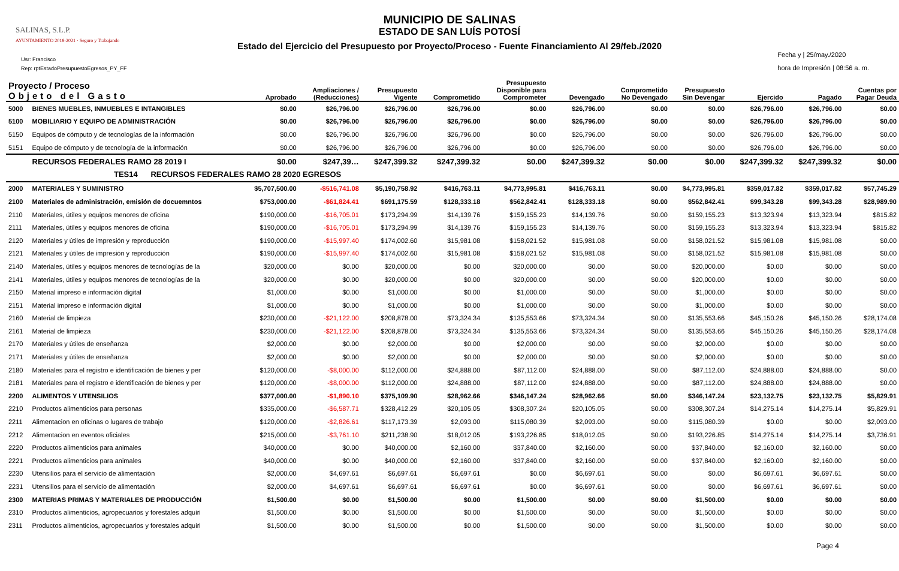SALINAS, S.L.P.
AYUNTAMIENTO 2018-2021 · Seguro y Trabajando
MUNICIPIO DE SALINAS
ESTADO DE SAN LUÍS POTOSÍ
Estado del Ejercicio del Presupuesto por Proyecto/Proceso - Fuente Financiamiento Al 29/feb./2020
Usr: Francisco
Rep: rptEstadoPresupuestoEgresos_PY_FF
Fecha y | 25/may./2020
hora de Impresión | 08:56 a. m.
| Proyecto / Proceso Objeto del Gasto | | Aprobado | Ampliaciones / (Reducciones) | Presupuesto Vigente | Comprometido | Presupuesto Disponible para Comprometer | Devengado | Comprometido No Devengado | Presupuesto Sin Devengar | Ejercido | Pagado | Cuentas por Pagar Deuda |
| --- | --- | --- | --- | --- | --- | --- | --- | --- | --- | --- | --- | --- |
| 5000 | BIENES MUEBLES, INMUEBLES E INTANGIBLES | $0.00 | $26,796.00 | $26,796.00 | $26,796.00 | $0.00 | $26,796.00 | $0.00 | $0.00 | $26,796.00 | $26,796.00 | $0.00 |
| 5100 | MOBILIARIO Y EQUIPO DE ADMINISTRACIÓN | $0.00 | $26,796.00 | $26,796.00 | $26,796.00 | $0.00 | $26,796.00 | $0.00 | $0.00 | $26,796.00 | $26,796.00 | $0.00 |
| 5150 | Equipos de cómputo y de tecnologías de la información | $0.00 | $26,796.00 | $26,796.00 | $26,796.00 | $0.00 | $26,796.00 | $0.00 | $0.00 | $26,796.00 | $26,796.00 | $0.00 |
| 5151 | Equipo de cómputo y de tecnología de la información | $0.00 | $26,796.00 | $26,796.00 | $26,796.00 | $0.00 | $26,796.00 | $0.00 | $0.00 | $26,796.00 | $26,796.00 | $0.00 |
| | RECURSOS FEDERALES RAMO 28 2019 I | $0.00 | $247,39… | $247,399.32 | $247,399.32 | $0.00 | $247,399.32 | $0.00 | $0.00 | $247,399.32 | $247,399.32 | $0.00 |
| TES14 RECURSOS FEDERALES RAMO 28 2020 EGRESOS | | | | | | | | | | | | |
| 2000 | MATERIALES Y SUMINISTRO | $5,707,500.00 | -$516,741.08 | $5,190,758.92 | $416,763.11 | $4,773,995.81 | $416,763.11 | $0.00 | $4,773,995.81 | $359,017.82 | $359,017.82 | $57,745.29 |
| 2100 | Materiales de administración, emisión de docuemntos | $753,000.00 | -$61,824.41 | $691,175.59 | $128,333.18 | $562,842.41 | $128,333.18 | $0.00 | $562,842.41 | $99,343.28 | $99,343.28 | $28,989.90 |
| 2110 | Materiales, útiles y equipos menores de oficina | $190,000.00 | -$16,705.01 | $173,294.99 | $14,139.76 | $159,155.23 | $14,139.76 | $0.00 | $159,155.23 | $13,323.94 | $13,323.94 | $815.82 |
| 2111 | Materiales, útiles y equipos menores de oficina | $190,000.00 | -$16,705.01 | $173,294.99 | $14,139.76 | $159,155.23 | $14,139.76 | $0.00 | $159,155.23 | $13,323.94 | $13,323.94 | $815.82 |
| 2120 | Materiales y útiles de impresión y reproducción | $190,000.00 | -$15,997.40 | $174,002.60 | $15,981.08 | $158,021.52 | $15,981.08 | $0.00 | $158,021.52 | $15,981.08 | $15,981.08 | $0.00 |
| 2121 | Materiales y útiles de impresión y reproducción | $190,000.00 | -$15,997.40 | $174,002.60 | $15,981.08 | $158,021.52 | $15,981.08 | $0.00 | $158,021.52 | $15,981.08 | $15,981.08 | $0.00 |
| 2140 | Materiales, útiles y equipos menores de tecnologías de la | $20,000.00 | $0.00 | $20,000.00 | $0.00 | $20,000.00 | $0.00 | $0.00 | $20,000.00 | $0.00 | $0.00 | $0.00 |
| 2141 | Materiales, útiles y equipos menores de tecnologías de la | $20,000.00 | $0.00 | $20,000.00 | $0.00 | $20,000.00 | $0.00 | $0.00 | $20,000.00 | $0.00 | $0.00 | $0.00 |
| 2150 | Material impreso e información digital | $1,000.00 | $0.00 | $1,000.00 | $0.00 | $1,000.00 | $0.00 | $0.00 | $1,000.00 | $0.00 | $0.00 | $0.00 |
| 2151 | Material impreso e información digital | $1,000.00 | $0.00 | $1,000.00 | $0.00 | $1,000.00 | $0.00 | $0.00 | $1,000.00 | $0.00 | $0.00 | $0.00 |
| 2160 | Material de limpieza | $230,000.00 | -$21,122.00 | $208,878.00 | $73,324.34 | $135,553.66 | $73,324.34 | $0.00 | $135,553.66 | $45,150.26 | $45,150.26 | $28,174.08 |
| 2161 | Material de limpieza | $230,000.00 | -$21,122.00 | $208,878.00 | $73,324.34 | $135,553.66 | $73,324.34 | $0.00 | $135,553.66 | $45,150.26 | $45,150.26 | $28,174.08 |
| 2170 | Materiales y útiles de enseñanza | $2,000.00 | $0.00 | $2,000.00 | $0.00 | $2,000.00 | $0.00 | $0.00 | $2,000.00 | $0.00 | $0.00 | $0.00 |
| 2171 | Materiales y útiles de enseñanza | $2,000.00 | $0.00 | $2,000.00 | $0.00 | $2,000.00 | $0.00 | $0.00 | $2,000.00 | $0.00 | $0.00 | $0.00 |
| 2180 | Materiales para el registro e identificación de bienes y per | $120,000.00 | -$8,000.00 | $112,000.00 | $24,888.00 | $87,112.00 | $24,888.00 | $0.00 | $87,112.00 | $24,888.00 | $24,888.00 | $0.00 |
| 2181 | Materiales para el registro e identificación de bienes y per | $120,000.00 | -$8,000.00 | $112,000.00 | $24,888.00 | $87,112.00 | $24,888.00 | $0.00 | $87,112.00 | $24,888.00 | $24,888.00 | $0.00 |
| 2200 | ALIMENTOS Y UTENSILIOS | $377,000.00 | -$1,890.10 | $375,109.90 | $28,962.66 | $346,147.24 | $28,962.66 | $0.00 | $346,147.24 | $23,132.75 | $23,132.75 | $5,829.91 |
| 2210 | Productos alimenticios para personas | $335,000.00 | -$6,587.71 | $328,412.29 | $20,105.05 | $308,307.24 | $20,105.05 | $0.00 | $308,307.24 | $14,275.14 | $14,275.14 | $5,829.91 |
| 2211 | Alimentacion en oficinas o lugares de trabajo | $120,000.00 | -$2,826.61 | $117,173.39 | $2,093.00 | $115,080.39 | $2,093.00 | $0.00 | $115,080.39 | $0.00 | $0.00 | $2,093.00 |
| 2212 | Alimentacion en eventos oficiales | $215,000.00 | -$3,761.10 | $211,238.90 | $18,012.05 | $193,226.85 | $18,012.05 | $0.00 | $193,226.85 | $14,275.14 | $14,275.14 | $3,736.91 |
| 2220 | Productos alimenticios para animales | $40,000.00 | $0.00 | $40,000.00 | $2,160.00 | $37,840.00 | $2,160.00 | $0.00 | $37,840.00 | $2,160.00 | $2,160.00 | $0.00 |
| 2221 | Productos alimenticios para animales | $40,000.00 | $0.00 | $40,000.00 | $2,160.00 | $37,840.00 | $2,160.00 | $0.00 | $37,840.00 | $2,160.00 | $2,160.00 | $0.00 |
| 2230 | Utensilios para el servicio de alimentación | $2,000.00 | $4,697.61 | $6,697.61 | $6,697.61 | $0.00 | $6,697.61 | $0.00 | $0.00 | $6,697.61 | $6,697.61 | $0.00 |
| 2231 | Utensilios para el servicio de alimentación | $2,000.00 | $4,697.61 | $6,697.61 | $6,697.61 | $0.00 | $6,697.61 | $0.00 | $0.00 | $6,697.61 | $6,697.61 | $0.00 |
| 2300 | MATERIAS PRIMAS Y MATERIALES DE PRODUCCIÓN | $1,500.00 | $0.00 | $1,500.00 | $0.00 | $1,500.00 | $0.00 | $0.00 | $1,500.00 | $0.00 | $0.00 | $0.00 |
| 2310 | Productos alimenticios, agropecuarios y forestales adquiri | $1,500.00 | $0.00 | $1,500.00 | $0.00 | $1,500.00 | $0.00 | $0.00 | $1,500.00 | $0.00 | $0.00 | $0.00 |
| 2311 | Productos alimenticios, agropecuarios y forestales adquiri | $1,500.00 | $0.00 | $1,500.00 | $0.00 | $1,500.00 | $0.00 | $0.00 | $1,500.00 | $0.00 | $0.00 | $0.00 |
Page 4